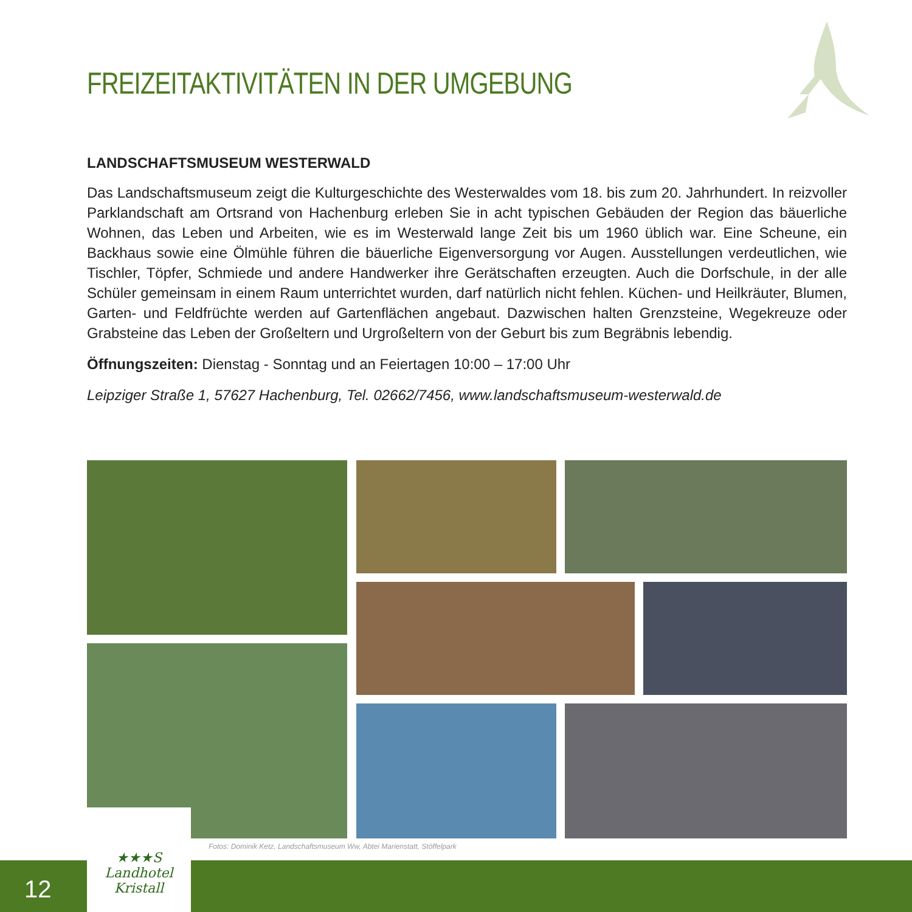FREIZEITAKTIVITÄTEN IN DER UMGEBUNG
LANDSCHAFTSMUSEUM WESTERWALD
Das Landschaftsmuseum zeigt die Kulturgeschichte des Westerwaldes vom 18. bis zum 20. Jahrhundert. In reizvoller Parklandschaft am Ortsrand von Hachenburg erleben Sie in acht typischen Gebäuden der Region das bäuerliche Wohnen, das Leben und Arbeiten, wie es im Westerwald lange Zeit bis um 1960 üblich war. Eine Scheune, ein Backhaus sowie eine Ölmühle führen die bäuerliche Eigenversorgung vor Augen. Ausstellungen verdeutlichen, wie Tischler, Töpfer, Schmiede und andere Handwerker ihre Gerätschaften erzeugten. Auch die Dorfschule, in der alle Schüler gemeinsam in einem Raum unterrichtet wurden, darf natürlich nicht fehlen. Küchen- und Heilkräuter, Blumen, Garten- und Feldfrüchte werden auf Gartenflächen angebaut. Dazwischen halten Grenzsteine, Wegekreuze oder Grabsteine das Leben der Großeltern und Urgroßeltern von der Geburt bis zum Begräbnis lebendig.
Öffnungszeiten: Dienstag - Sonntag und an Feiertagen 10:00 – 17:00 Uhr
Leipziger Straße 1, 57627 Hachenburg, Tel. 02662/7456, www.landschaftsmuseum-westerwald.de
12
★★★S
Landhotel
Kristall
Fotos: Dominik Ketz, Landschaftsmuseum Ww, Abtei Marienstatt, Stöffelpark